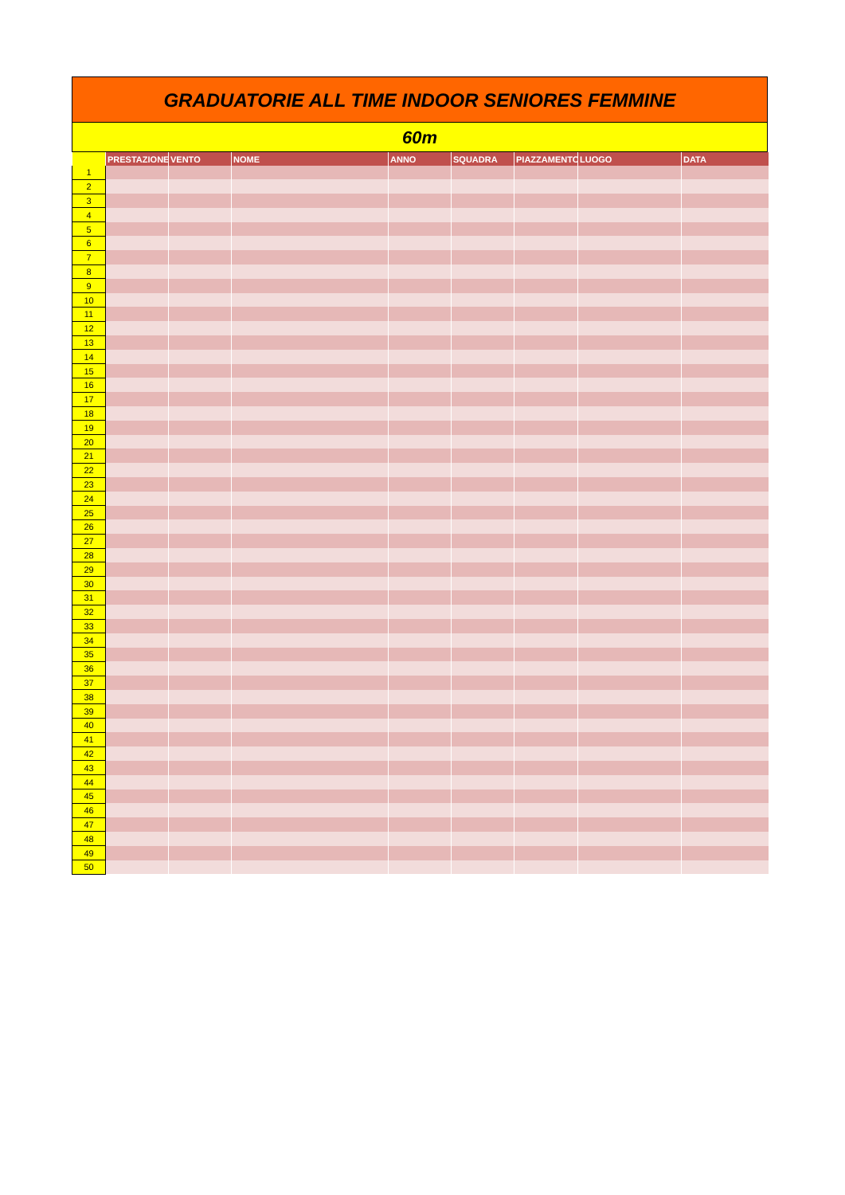GRADUATORIE ALL TIME INDOOR SENIORES FEMMINE
60m
| | PRESTAZIONE | VENTO | NOME | ANNO | SQUADRA | PIAZZAMENTO | LUOGO | DATA |
| --- | --- | --- | --- | --- | --- | --- | --- | --- |
| 1 | | | | | | | | |
| 2 | | | | | | | | |
| 3 | | | | | | | | |
| 4 | | | | | | | | |
| 5 | | | | | | | | |
| 6 | | | | | | | | |
| 7 | | | | | | | | |
| 8 | | | | | | | | |
| 9 | | | | | | | | |
| 10 | | | | | | | | |
| 11 | | | | | | | | |
| 12 | | | | | | | | |
| 13 | | | | | | | | |
| 14 | | | | | | | | |
| 15 | | | | | | | | |
| 16 | | | | | | | | |
| 17 | | | | | | | | |
| 18 | | | | | | | | |
| 19 | | | | | | | | |
| 20 | | | | | | | | |
| 21 | | | | | | | | |
| 22 | | | | | | | | |
| 23 | | | | | | | | |
| 24 | | | | | | | | |
| 25 | | | | | | | | |
| 26 | | | | | | | | |
| 27 | | | | | | | | |
| 28 | | | | | | | | |
| 29 | | | | | | | | |
| 30 | | | | | | | | |
| 31 | | | | | | | | |
| 32 | | | | | | | | |
| 33 | | | | | | | | |
| 34 | | | | | | | | |
| 35 | | | | | | | | |
| 36 | | | | | | | | |
| 37 | | | | | | | | |
| 38 | | | | | | | | |
| 39 | | | | | | | | |
| 40 | | | | | | | | |
| 41 | | | | | | | | |
| 42 | | | | | | | | |
| 43 | | | | | | | | |
| 44 | | | | | | | | |
| 45 | | | | | | | | |
| 46 | | | | | | | | |
| 47 | | | | | | | | |
| 48 | | | | | | | | |
| 49 | | | | | | | | |
| 50 | | | | | | | | |